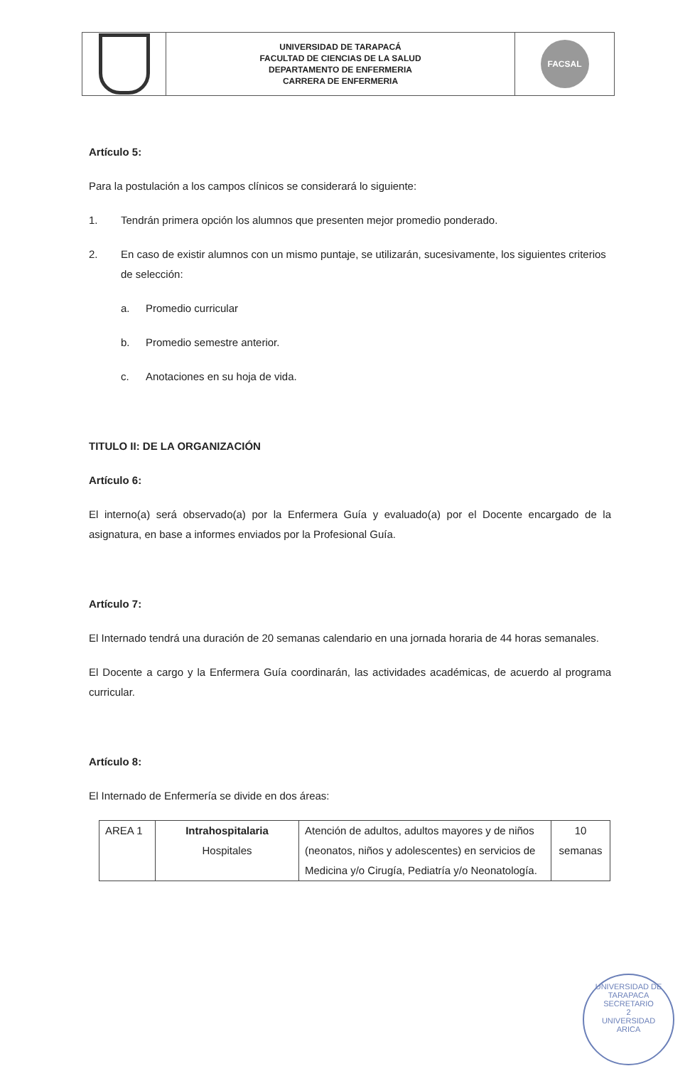| | UNIVERSIDAD DE TARAPACÁ FACULTAD DE CIENCIAS DE LA SALUD DEPARTAMENTO DE ENFERMERIA CARRERA DE ENFERMERIA | FACSAL |
Artículo 5:
Para la postulación a los campos clínicos se considerará lo siguiente:
1. Tendrán primera opción los alumnos que presenten mejor promedio ponderado.
2. En caso de existir alumnos con un mismo puntaje, se utilizarán, sucesivamente, los siguientes criterios de selección:
a. Promedio curricular
b. Promedio semestre anterior.
c. Anotaciones en su hoja de vida.
TITULO II: DE LA ORGANIZACIÓN
Artículo 6:
El interno(a) será observado(a) por la Enfermera Guía y evaluado(a) por el Docente encargado de la asignatura, en base a informes enviados por la Profesional Guía.
Artículo 7:
El Internado tendrá una duración de 20 semanas calendario en una jornada horaria de 44 horas semanales.
El Docente a cargo y la Enfermera Guía coordinarán, las actividades académicas, de acuerdo al programa curricular.
Artículo 8:
El Internado de Enfermería se divide en dos áreas:
| AREA 1 | Intrahospitalaria Hospitales | Atención de adultos, adultos mayores y de niños (neonatos, niños y adolescentes) en servicios de Medicina y/o Cirugía, Pediatría y/o Neonatología. | 10 semanas |
UNIVERSIDAD DE TARAPACA
SECRETARIO
2
UNIVERSIDAD
ARICA